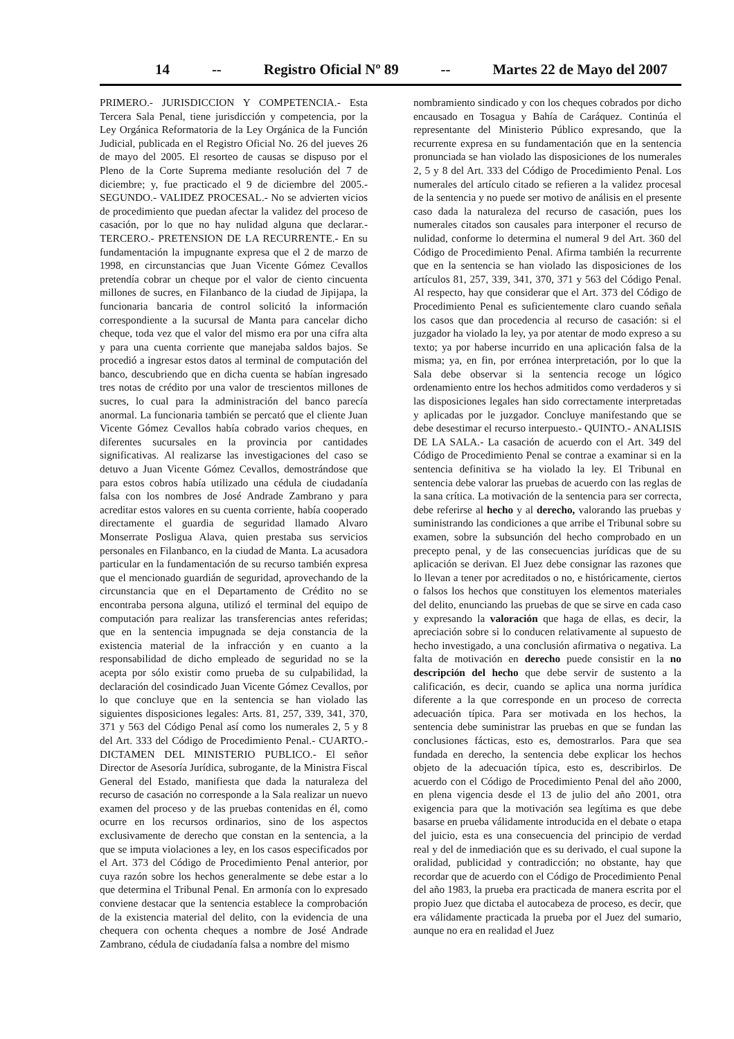14 -- Registro Oficial Nº 89 -- Martes 22 de Mayo del 2007
PRIMERO.- JURISDICCION Y COMPETENCIA.- Esta Tercera Sala Penal, tiene jurisdicción y competencia, por la Ley Orgánica Reformatoria de la Ley Orgánica de la Función Judicial, publicada en el Registro Oficial No. 26 del jueves 26 de mayo del 2005. El resorteo de causas se dispuso por el Pleno de la Corte Suprema mediante resolución del 7 de diciembre; y, fue practicado el 9 de diciembre del 2005.- SEGUNDO.- VALIDEZ PROCESAL.- No se advierten vicios de procedimiento que puedan afectar la validez del proceso de casación, por lo que no hay nulidad alguna que declarar.- TERCERO.- PRETENSION DE LA RECURRENTE.- En su fundamentación la impugnante expresa que el 2 de marzo de 1998, en circunstancias que Juan Vicente Gómez Cevallos pretendía cobrar un cheque por el valor de ciento cincuenta millones de sucres, en Filanbanco de la ciudad de Jipijapa, la funcionaria bancaria de control solicitó la información correspondiente a la sucursal de Manta para cancelar dicho cheque, toda vez que el valor del mismo era por una cifra alta y para una cuenta corriente que manejaba saldos bajos. Se procedió a ingresar estos datos al terminal de computación del banco, descubriendo que en dicha cuenta se habían ingresado tres notas de crédito por una valor de trescientos millones de sucres, lo cual para la administración del banco parecía anormal. La funcionaria también se percató que el cliente Juan Vicente Gómez Cevallos había cobrado varios cheques, en diferentes sucursales en la provincia por cantidades significativas. Al realizarse las investigaciones del caso se detuvo a Juan Vicente Gómez Cevallos, demostrándose que para estos cobros había utilizado una cédula de ciudadanía falsa con los nombres de José Andrade Zambrano y para acreditar estos valores en su cuenta corriente, había cooperado directamente el guardia de seguridad llamado Alvaro Monserrate Posligua Alava, quien prestaba sus servicios personales en Filanbanco, en la ciudad de Manta. La acusadora particular en la fundamentación de su recurso también expresa que el mencionado guardián de seguridad, aprovechando de la circunstancia que en el Departamento de Crédito no se encontraba persona alguna, utilizó el terminal del equipo de computación para realizar las transferencias antes referidas; que en la sentencia impugnada se deja constancia de la existencia material de la infracción y en cuanto a la responsabilidad de dicho empleado de seguridad no se la acepta por sólo existir como prueba de su culpabilidad, la declaración del cosindicado Juan Vicente Gómez Cevallos, por lo que concluye que en la sentencia se han violado las siguientes disposiciones legales: Arts. 81, 257, 339, 341, 370, 371 y 563 del Código Penal así como los numerales 2, 5 y 8 del Art. 333 del Código de Procedimiento Penal.- CUARTO.- DICTAMEN DEL MINISTERIO PUBLICO.- El señor Director de Asesoría Jurídica, subrogante, de la Ministra Fiscal General del Estado, manifiesta que dada la naturaleza del recurso de casación no corresponde a la Sala realizar un nuevo examen del proceso y de las pruebas contenidas en él, como ocurre en los recursos ordinarios, sino de los aspectos exclusivamente de derecho que constan en la sentencia, a la que se imputa violaciones a ley, en los casos especificados por el Art. 373 del Código de Procedimiento Penal anterior, por cuya razón sobre los hechos generalmente se debe estar a lo que determina el Tribunal Penal. En armonía con lo expresado conviene destacar que la sentencia establece la comprobación de la existencia material del delito, con la evidencia de una chequera con ochenta cheques a nombre de José Andrade Zambrano, cédula de ciudadanía falsa a nombre del mismo
nombramiento sindicado y con los cheques cobrados por dicho encausado en Tosagua y Bahía de Caráquez. Continúa el representante del Ministerio Público expresando, que la recurrente expresa en su fundamentación que en la sentencia pronunciada se han violado las disposiciones de los numerales 2, 5 y 8 del Art. 333 del Código de Procedimiento Penal. Los numerales del artículo citado se refieren a la validez procesal de la sentencia y no puede ser motivo de análisis en el presente caso dada la naturaleza del recurso de casación, pues los numerales citados son causales para interponer el recurso de nulidad, conforme lo determina el numeral 9 del Art. 360 del Código de Procedimiento Penal. Afirma también la recurrente que en la sentencia se han violado las disposiciones de los artículos 81, 257, 339, 341, 370, 371 y 563 del Código Penal. Al respecto, hay que considerar que el Art. 373 del Código de Procedimiento Penal es suficientemente claro cuando señala los casos que dan procedencia al recurso de casación: si el juzgador ha violado la ley, ya por atentar de modo expreso a su texto; ya por haberse incurrido en una aplicación falsa de la misma; ya, en fin, por errónea interpretación, por lo que la Sala debe observar si la sentencia recoge un lógico ordenamiento entre los hechos admitidos como verdaderos y si las disposiciones legales han sido correctamente interpretadas y aplicadas por le juzgador. Concluye manifestando que se debe desestimar el recurso interpuesto.- QUINTO.- ANALISIS DE LA SALA.- La casación de acuerdo con el Art. 349 del Código de Procedimiento Penal se contrae a examinar si en la sentencia definitiva se ha violado la ley. El Tribunal en sentencia debe valorar las pruebas de acuerdo con las reglas de la sana crítica. La motivación de la sentencia para ser correcta, debe referirse al hecho y al derecho, valorando las pruebas y suministrando las condiciones a que arribe el Tribunal sobre su examen, sobre la subsunción del hecho comprobado en un precepto penal, y de las consecuencias jurídicas que de su aplicación se derivan. El Juez debe consignar las razones que lo llevan a tener por acreditados o no, e históricamente, ciertos o falsos los hechos que constituyen los elementos materiales del delito, enunciando las pruebas de que se sirve en cada caso y expresando la valoración que haga de ellas, es decir, la apreciación sobre si lo conducen relativamente al supuesto de hecho investigado, a una conclusión afirmativa o negativa. La falta de motivación en derecho puede consistir en la no descripción del hecho que debe servir de sustento a la calificación, es decir, cuando se aplica una norma jurídica diferente a la que corresponde en un proceso de correcta adecuación típica. Para ser motivada en los hechos, la sentencia debe suministrar las pruebas en que se fundan las conclusiones fácticas, esto es, demostrarlos. Para que sea fundada en derecho, la sentencia debe explicar los hechos objeto de la adecuación típica, esto es, describirlos. De acuerdo con el Código de Procedimiento Penal del año 2000, en plena vigencia desde el 13 de julio del año 2001, otra exigencia para que la motivación sea legítima es que debe basarse en prueba válidamente introducida en el debate o etapa del juicio, esta es una consecuencia del principio de verdad real y del de inmediación que es su derivado, el cual supone la oralidad, publicidad y contradicción; no obstante, hay que recordar que de acuerdo con el Código de Procedimiento Penal del año 1983, la prueba era practicada de manera escrita por el propio Juez que dictaba el autocabeza de proceso, es decir, que era válidamente practicada la prueba por el Juez del sumario, aunque no era en realidad el Juez